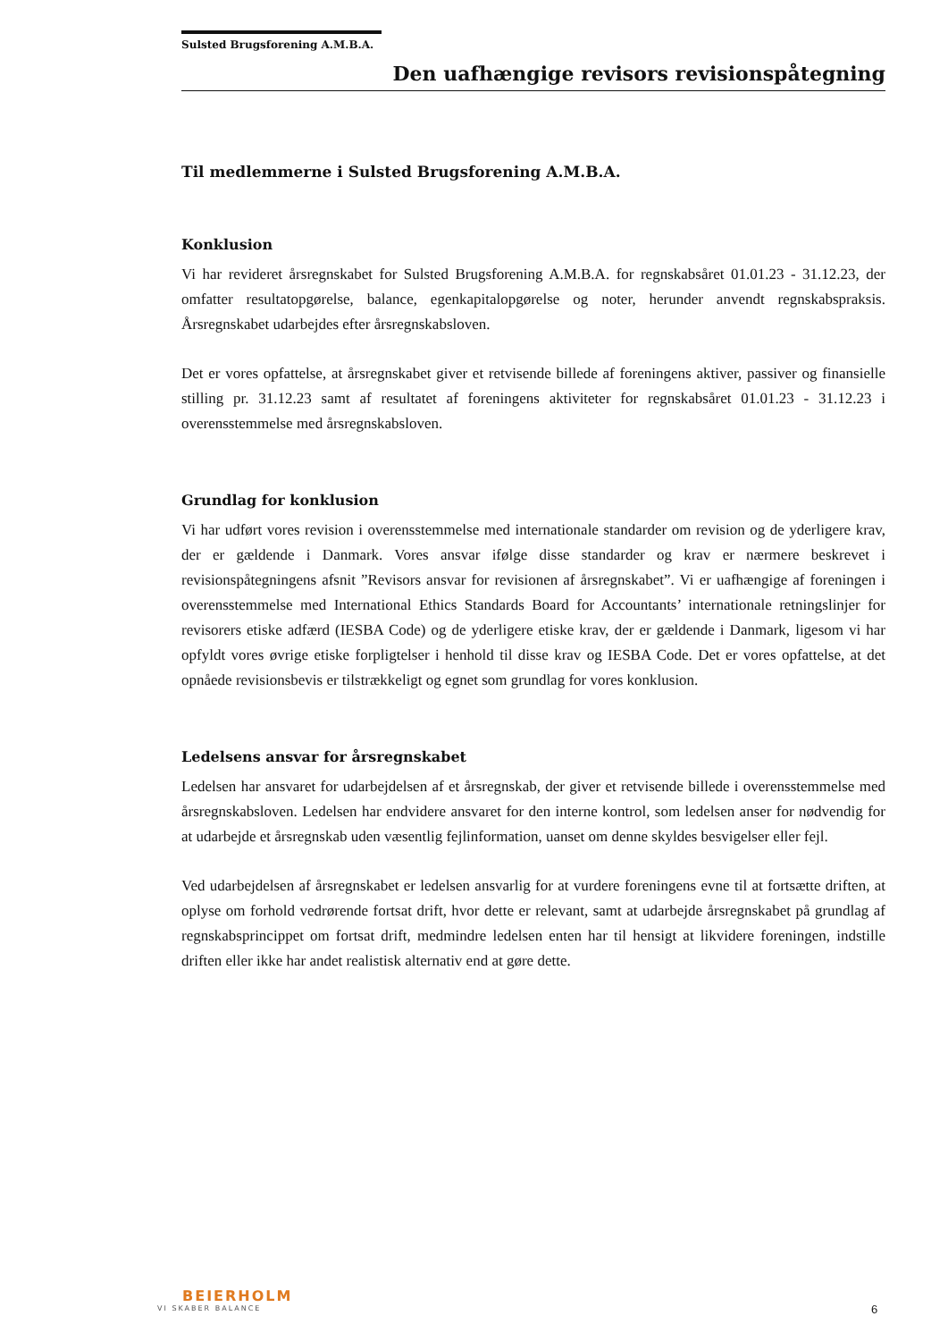Sulsted Brugsforening A.M.B.A.
Den uafhængige revisors revisionspåtegning
Til medlemmerne i Sulsted Brugsforening A.M.B.A.
Konklusion
Vi har revideret årsregnskabet for Sulsted Brugsforening A.M.B.A. for regnskabsåret 01.01.23 - 31.12.23, der omfatter resultatopgørelse, balance, egenkapitalopgørelse og noter, herunder anvendt regnskabspraksis. Årsregnskabet udarbejdes efter årsregnskabsloven.
Det er vores opfattelse, at årsregnskabet giver et retvisende billede af foreningens aktiver, passiver og finansielle stilling pr. 31.12.23 samt af resultatet af foreningens aktiviteter for regnskabsåret 01.01.23 - 31.12.23 i overensstemmelse med årsregnskabsloven.
Grundlag for konklusion
Vi har udført vores revision i overensstemmelse med internationale standarder om revision og de yderligere krav, der er gældende i Danmark. Vores ansvar ifølge disse standarder og krav er nærmere beskrevet i revisionspåtegningens afsnit ”Revisors ansvar for revisionen af årsregnskabet”. Vi er uafhængige af foreningen i overensstemmelse med International Ethics Standards Board for Accountants’ internationale retningslinjer for revisorers etiske adfærd (IESBA Code) og de yderligere etiske krav, der er gældende i Danmark, ligesom vi har opfyldt vores øvrige etiske forpligtelser i henhold til disse krav og IESBA Code. Det er vores opfattelse, at det opnåede revisionsbevis er tilstrækkeligt og egnet som grundlag for vores konklusion.
Ledelsens ansvar for årsregnskabet
Ledelsen har ansvaret for udarbejdelsen af et årsregnskab, der giver et retvisende billede i overensstemmelse med årsregnskabsloven. Ledelsen har endvidere ansvaret for den interne kontrol, som ledelsen anser for nødvendig for at udarbejde et årsregnskab uden væsentlig fejlinformation, uanset om denne skyldes besvigelser eller fejl.
Ved udarbejdelsen af årsregnskabet er ledelsen ansvarlig for at vurdere foreningens evne til at fortsætte driften, at oplyse om forhold vedrørende fortsat drift, hvor dette er relevant, samt at udarbejde årsregnskabet på grundlag af regnskabsprincippet om fortsat drift, medmindre ledelsen enten har til hensigt at likvidere foreningen, indstille driften eller ikke har andet realistisk alternativ end at gøre dette.
BEIERHOLM
VI SKABER BALANCE
6